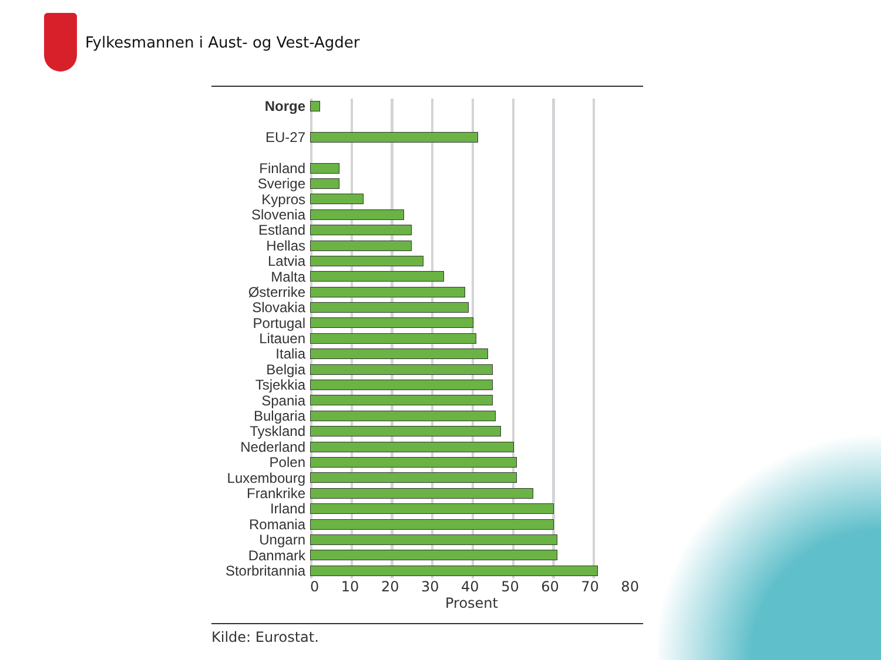Fylkesmannen i Aust- og Vest-Agder
Norge
EU-27
Finland
Sverige
Kypros
Slovenia
Estland
Hellas
Latvia
Malta
Østerrike
Slovakia
Portugal
Litauen
Italia
Belgia
Tsjekkia
Spania
Bulgaria
Tyskland
Nederland
Polen
Luxembourg
Frankrike
Irland
Romania
Ungarn
Danmark
Storbritannia
0 10 20 30 40 50 60 70 80
Prosent
Kilde: Eurostat.